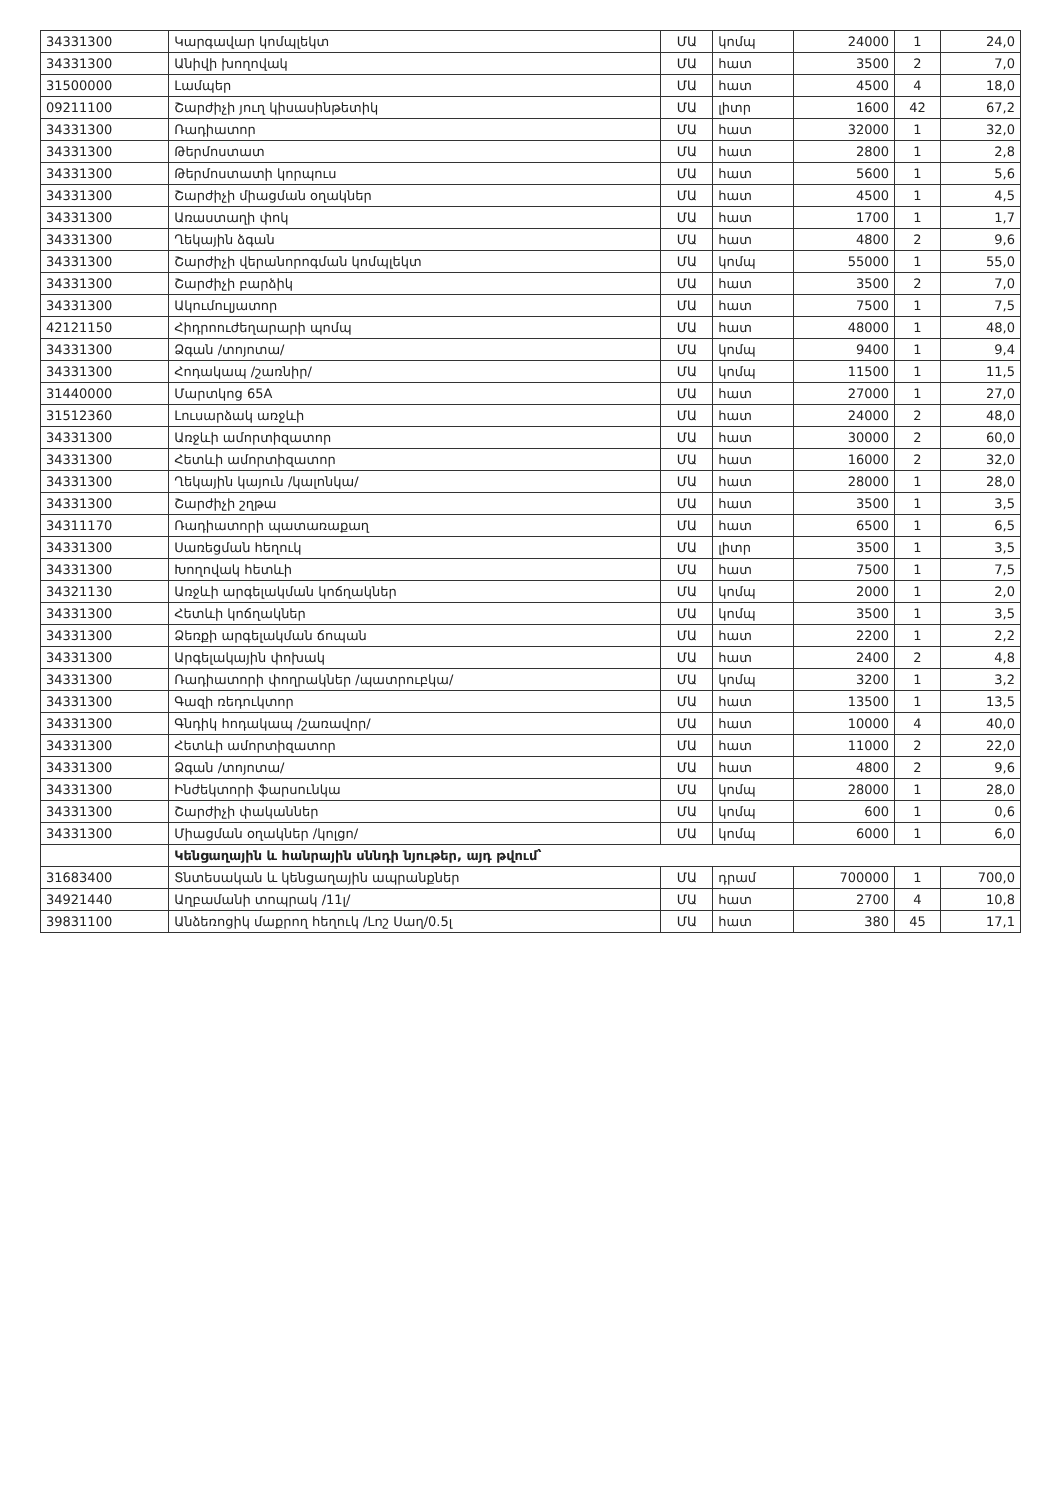| 34331300 | Կարգավար կոմպլեկտ | ՄԱ | կոմպ | 24000 | 1 | 24,0 |
| 34331300 | Անիվի խողովակ | ՄԱ | հատ | 3500 | 2 | 7,0 |
| 31500000 | Լամպեր | ՄԱ | հատ | 4500 | 4 | 18,0 |
| 09211100 | Շարժիչի յուղ կիսասինթետիկ | ՄԱ | լիտր | 1600 | 42 | 67,2 |
| 34331300 | Ռադիատոր | ՄԱ | հատ | 32000 | 1 | 32,0 |
| 34331300 | Թերմոստատ | ՄԱ | հատ | 2800 | 1 | 2,8 |
| 34331300 | Թերմոստատի կորպուս | ՄԱ | հատ | 5600 | 1 | 5,6 |
| 34331300 | Շարժիչի միացման օղակներ | ՄԱ | հատ | 4500 | 1 | 4,5 |
| 34331300 | Առաստաղի փոկ | ՄԱ | հատ | 1700 | 1 | 1,7 |
| 34331300 | Ղեկային ձգան | ՄԱ | հատ | 4800 | 2 | 9,6 |
| 34331300 | Շարժիչի վերանորոգման կոմպլեկտ | ՄԱ | կոմպ | 55000 | 1 | 55,0 |
| 34331300 | Շարժիչի բարձիկ | ՄԱ | հատ | 3500 | 2 | 7,0 |
| 34331300 | Ակումուլյատոր | ՄԱ | հատ | 7500 | 1 | 7,5 |
| 42121150 | Հիդրոուժեղարարի պոմպ | ՄԱ | հատ | 48000 | 1 | 48,0 |
| 34331300 | Ձգան /տոյոտա/ | ՄԱ | կոմպ | 9400 | 1 | 9,4 |
| 34331300 | Հոդակապ /շառնիր/ | ՄԱ | կոմպ | 11500 | 1 | 11,5 |
| 31440000 | Մարտկոց 65A | ՄԱ | հատ | 27000 | 1 | 27,0 |
| 31512360 | Լուսարձակ առջևի | ՄԱ | հատ | 24000 | 2 | 48,0 |
| 34331300 | Առջևի ամորտիզատոր | ՄԱ | հատ | 30000 | 2 | 60,0 |
| 34331300 | Հետևի ամորտիզատոր | ՄԱ | հատ | 16000 | 2 | 32,0 |
| 34331300 | Ղեկային կայուն /կալոնկա/ | ՄԱ | հատ | 28000 | 1 | 28,0 |
| 34331300 | Շարժիչի շղթա | ՄԱ | հատ | 3500 | 1 | 3,5 |
| 34311170 | Ռադիատորի պատառաքաղ | ՄԱ | հատ | 6500 | 1 | 6,5 |
| 34331300 | Սառեցման հեղուկ | ՄԱ | լիտր | 3500 | 1 | 3,5 |
| 34331300 | Խողովակ հետևի | ՄԱ | հատ | 7500 | 1 | 7,5 |
| 34321130 | Առջևի արգելակման կոճղակներ | ՄԱ | կոմպ | 2000 | 1 | 2,0 |
| 34331300 | Հետևի կոճղակներ | ՄԱ | կոմպ | 3500 | 1 | 3,5 |
| 34331300 | Ձեռքի արգելակման ճոպան | ՄԱ | հատ | 2200 | 1 | 2,2 |
| 34331300 | Արգելակային փոխակ | ՄԱ | հատ | 2400 | 2 | 4,8 |
| 34331300 | Ռադիատորի փողրակներ /պատրուբկա/ | ՄԱ | կոմպ | 3200 | 1 | 3,2 |
| 34331300 | Գազի ռեդուկտոր | ՄԱ | հատ | 13500 | 1 | 13,5 |
| 34331300 | Գնդիկ հոդակապ /շառավոր/ | ՄԱ | հատ | 10000 | 4 | 40,0 |
| 34331300 | Հետևի ամորտիզատոր | ՄԱ | հատ | 11000 | 2 | 22,0 |
| 34331300 | Ձգան /տոյոտա/ | ՄԱ | հատ | 4800 | 2 | 9,6 |
| 34331300 | Ինժեկտորի ֆարսունկա | ՄԱ | կոմպ | 28000 | 1 | 28,0 |
| 34331300 | Շարժիչի փականներ | ՄԱ | կոմպ | 600 | 1 | 0,6 |
| 34331300 | Միացման օղակներ /կոլցո/ | ՄԱ | կոմպ | 6000 | 1 | 6,0 |
| | Կենցաղային և հանրային սննդի նյութեր, այդ թվում՝ | | | | | |
| 31683400 | Տնտեսական և կենցաղային ապրանքներ | ՄԱ | դրամ | 700000 | 1 | 700,0 |
| 34921440 | Աղբամանի տոպրակ /11լ/ | ՄԱ | հատ | 2700 | 4 | 10,8 |
| 39831100 | Անձեռոցիկ մաքրող հեղուկ /Լոշ Սաղ/0.5լ | ՄԱ | հատ | 380 | 45 | 17,1 |